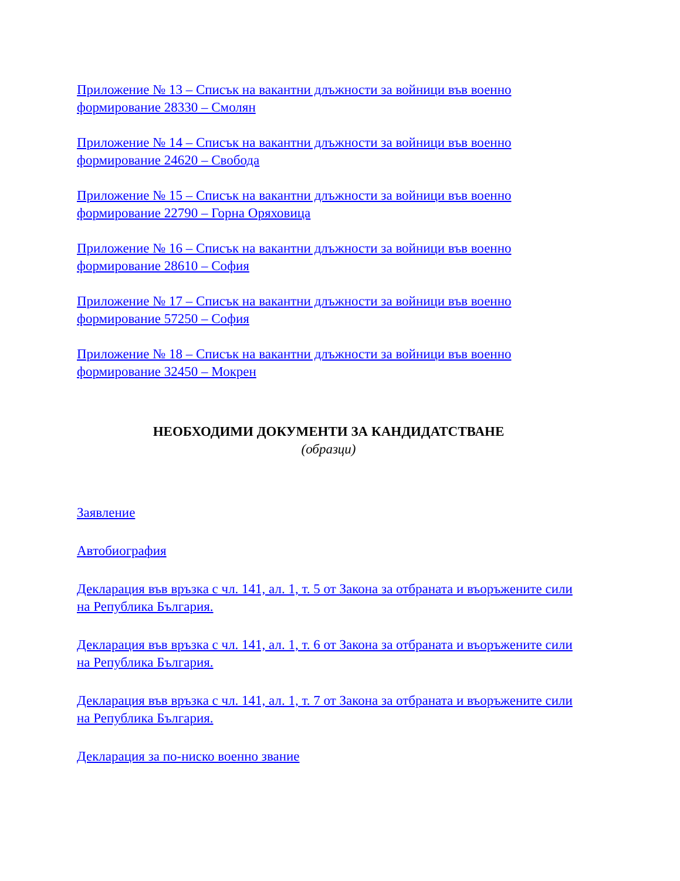Приложение № 13 – Списък на вакантни длъжности за войници във военно формирование 28330 – Смолян
Приложение № 14 – Списък на вакантни длъжности за войници във военно формирование 24620 – Свобода
Приложение № 15 – Списък на вакантни длъжности за войници във военно формирование 22790 – Горна Оряховица
Приложение № 16 – Списък на вакантни длъжности за войници във военно формирование 28610 – София
Приложение № 17 – Списък на вакантни длъжности за войници във военно формирование 57250 – София
Приложение № 18 – Списък на вакантни длъжности за войници във военно формирование 32450 – Мокрен
НЕОБХОДИМИ ДОКУМЕНТИ ЗА КАНДИДАТСТВАНЕ
(образци)
Заявление
Автобиография
Декларация във връзка с чл. 141, ал. 1, т. 5 от Закона за отбраната и въоръжените сили на Република България.
Декларация във връзка с чл. 141, ал. 1, т. 6 от Закона за отбраната и въоръжените сили на Република България.
Декларация във връзка с чл. 141, ал. 1, т. 7 от Закона за отбраната и въоръжените сили на Република България.
Декларация за по-ниско военно звание